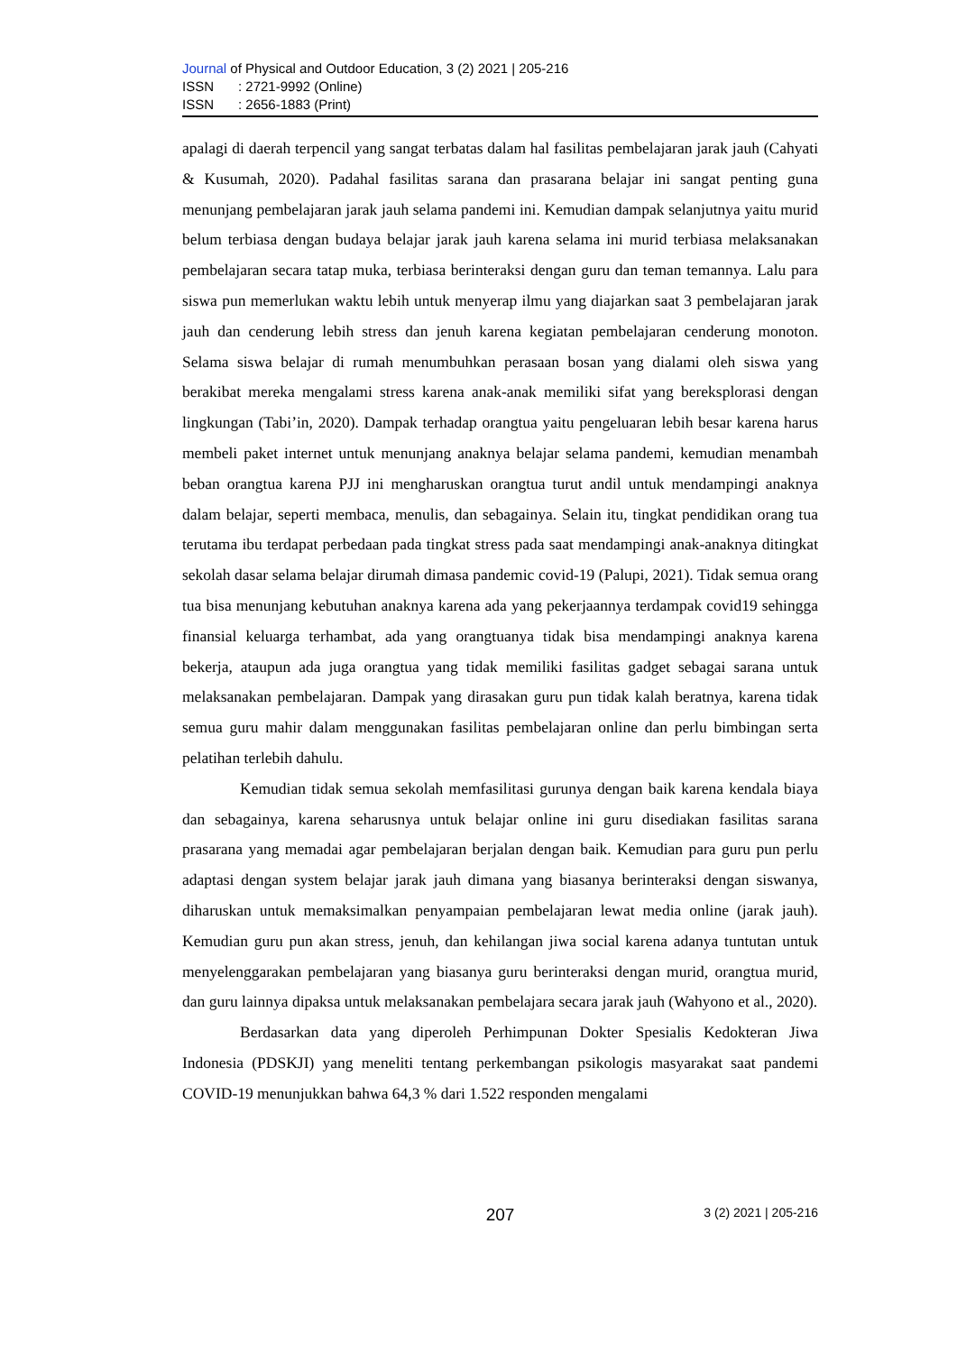Journal of Physical and Outdoor Education, 3 (2) 2021 | 205-216
ISSN: 2721-9992 (Online)
ISSN: 2656-1883 (Print)
apalagi di daerah terpencil yang sangat terbatas dalam hal fasilitas pembelajaran jarak jauh (Cahyati & Kusumah, 2020). Padahal fasilitas sarana dan prasarana belajar ini sangat penting guna menunjang pembelajaran jarak jauh selama pandemi ini. Kemudian dampak selanjutnya yaitu murid belum terbiasa dengan budaya belajar jarak jauh karena selama ini murid terbiasa melaksanakan pembelajaran secara tatap muka, terbiasa berinteraksi dengan guru dan teman temannya. Lalu para siswa pun memerlukan waktu lebih untuk menyerap ilmu yang diajarkan saat 3 pembelajaran jarak jauh dan cenderung lebih stress dan jenuh karena kegiatan pembelajaran cenderung monoton. Selama siswa belajar di rumah menumbuhkan perasaan bosan yang dialami oleh siswa yang berakibat mereka mengalami stress karena anak-anak memiliki sifat yang bereksplorasi dengan lingkungan (Tabi’in, 2020). Dampak terhadap orangtua yaitu pengeluaran lebih besar karena harus membeli paket internet untuk menunjang anaknya belajar selama pandemi, kemudian menambah beban orangtua karena PJJ ini mengharuskan orangtua turut andil untuk mendampingi anaknya dalam belajar, seperti membaca, menulis, dan sebagainya. Selain itu, tingkat pendidikan orang tua terutama ibu terdapat perbedaan pada tingkat stress pada saat mendampingi anak-anaknya ditingkat sekolah dasar selama belajar dirumah dimasa pandemic covid-19 (Palupi, 2021). Tidak semua orang tua bisa menunjang kebutuhan anaknya karena ada yang pekerjaannya terdampak covid19 sehingga finansial keluarga terhambat, ada yang orangtuanya tidak bisa mendampingi anaknya karena bekerja, ataupun ada juga orangtua yang tidak memiliki fasilitas gadget sebagai sarana untuk melaksanakan pembelajaran. Dampak yang dirasakan guru pun tidak kalah beratnya, karena tidak semua guru mahir dalam menggunakan fasilitas pembelajaran online dan perlu bimbingan serta pelatihan terlebih dahulu.
Kemudian tidak semua sekolah memfasilitasi gurunya dengan baik karena kendala biaya dan sebagainya, karena seharusnya untuk belajar online ini guru disediakan fasilitas sarana prasarana yang memadai agar pembelajaran berjalan dengan baik. Kemudian para guru pun perlu adaptasi dengan system belajar jarak jauh dimana yang biasanya berinteraksi dengan siswanya, diharuskan untuk memaksimalkan penyampaian pembelajaran lewat media online (jarak jauh). Kemudian guru pun akan stress, jenuh, dan kehilangan jiwa social karena adanya tuntutan untuk menyelenggarakan pembelajaran yang biasanya guru berinteraksi dengan murid, orangtua murid, dan guru lainnya dipaksa untuk melaksanakan pembelajara secara jarak jauh (Wahyono et al., 2020).
Berdasarkan data yang diperoleh Perhimpunan Dokter Spesialis Kedokteran Jiwa Indonesia (PDSKJI) yang meneliti tentang perkembangan psikologis masyarakat saat pandemi COVID-19 menunjukkan bahwa 64,3 % dari 1.522 responden mengalami
207 3 (2) 2021 | 205-216